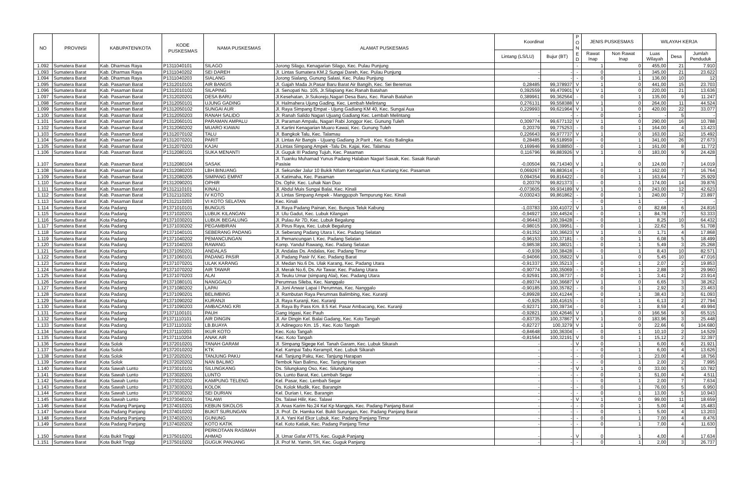| NO | PROVINSI | KABUPATEN/KOTA | KODE PUSKESMAS | NAMA PUSKESMAS | ALAMAT PUSKESMAS | Koordinat | | P O N E D | JENIS PUSKESMAS | | WILAYAH KERJA | | |
| --- | --- | --- | --- | --- | --- | --- | --- | --- | --- | --- | --- | --- | --- |
| | | | | | | Lintang (LS/LU) | Bujur (BT) | | Rawat Inap | Non Rawat Inap | Luas Wilayah | Desa | Jumlah Penduduk |
| 1.092 | Sumatera Barat | Kab. Dharmas Raya | P1311040101 | SILAGO | Jorong Silago, Kenagarian Silago, Kec. Pulau Punjung | | | - | 1 | 0 | 455,00 | 21 | 7.910 |
| 1.093 | Sumatera Barat | Kab. Dharmas Raya | P1311040202 | SEI DAREH | Jl. Lintas Sumatera KM.2 Sungai Dareh, Kec. Pulau Punjung | - | - | - | 0 | 1 | 345,00 | 21 | 23.622 |
| 1.094 | Sumatera Barat | Kab. Dharmas Raya | P1311040203 | SIALANG | Jorong Sialang, Gunung Salasi, Kec. Pulau Punjung | - | - | - | 0 | 1 | 136,00 | 10 | 12 |
| 1.095 | Sumatera Barat | Kab. Pasaman Barat | P1312010101 | AIR BANGIS | Jl. Gajah Mada Jr.Pasar Baru Barat Air Bangih, Kec. Sei Beremas | 0,28485 | 99,378937 | V | 1 | 0 | 441,00 | 15 | 23.703 |
| 1.096 | Sumatera Barat | Kab. Pasaman Barat | P1312010102 | SILAPING | Jl. Senopati No. 105, Jr.Silapiang Kec.Ranah Batahan | 0,392559 | 99,470901 | V | 1 | 0 | 220,00 | 21 | 13.636 |
| 1.097 | Sumatera Barat | Kab. Pasaman Barat | P1312020201 | DESA BARU | Jl.Kesehatan, Jr.Sukorejo,Nagari Desa Baru, Kec. Ranah Batahan | 0,389961 | 99,362564 | - | 0 | 1 | 135,00 | 9 | 11.247 |
| 1.098 | Sumatera Barat | Kab. Pasaman Barat | P1312050101 | UJUNG GADING | Jl. Halmahera Ujung Gading, Kec. Lembah Melintang | 0,276131 | 99,558388 | V | 1 | 0 | 264,00 | 11 | 44.524 |
| 1.099 | Sumatera Barat | Kab. Pasaman Barat | P1312050102 | SUNGAI AUR | Jl. Raya Simpang Empat - Ujung Gadiang KM 40, Kec. Sungai Aua | 0,229993 | 99,621964 | V | 1 | 0 | 420,00 | 22 | 33.077 |
| 1.100 | Sumatera Barat | Kab. Pasaman Barat | P1312050203 | RANAH SALIDO | Jr. Ranah Salido Nagari Ujuang Gadiang Kec. Lembah Melintang | - | - | - | 0 | 1 | - | 5 | - |
| 1.101 | Sumatera Barat | Kab. Pasaman Barat | P1312060101 | PARAMAN AMPALU | Jl. Paraman Ampalu, Nagari Rabi Jonggor Kec. Gunung Tuleh | 0,309774 | 99,677132 | V | 1 | 0 | 290,00 | 16 | 10.788 |
| 1.102 | Sumatera Barat | Kab. Pasaman Barat | P1312060202 | MUARO KIAWAI | Jl. Kartini Kenagarian Muaro Kawai, Kec. Gunung Tuleh | 0,20379 | 99,775253 | - | 0 | 1 | 164,00 | 4 | 13.423 |
| 1.103 | Sumatera Barat | Kab. Pasaman Barat | P1312070102 | TALU | Jl. Bangkok Talu, Kec. Talamau | 0,226643 | 99,977737 | V | 1 | 0 | 163,00 | 12 | 15.492 |
| 1.104 | Sumatera Barat | Kab. Pasaman Barat | P1312070201 | PARIT | Jl. Lintas Air Bangis - Ujuang Gadiang Jr.Parit , Kec. Koto Balingka | 0,28485 | 99,518959 | - | 0 | 1 | 341,00 | 26 | 27.673 |
| 1.105 | Sumatera Barat | Kab. Pasaman Barat | P1312070203 | KAJAI | Jl.Lintas Simpang Ampek -Talu Ds. Kajai, Kec. Talamau | 0,169946 | 99,938850 | - | 0 | 1 | 161,00 | 8 | 11.772 |
| 1.106 | Sumatera Barat | Kab. Pasaman Barat | P1312080101 | SUKA MENANTI | Jl. Guguk III Padang Tujuh, Kec. Pasaman | 0,116796 | 99,883926 | V | 1 | 0 | 183,00 | 9 | 24.428 |
| 1.107 | Sumatera Barat | Kab. Pasaman Barat | P1312080104 | SASAK | Jl. Tuanku Muhamad Yunus Padang Halaban Nagari Sasak, Kec. Sasak Ranah Pasisie | -0,00504 | 99,714340 | V | 1 | 0 | 124,00 | 7 | 14.019 |
| 1.108 | Sumatera Barat | Kab. Pasaman Barat | P1312080203 | LBH.BINUANG | Jl. Sekunder Jalur 10 Bukik NIlam Kenagarian Aua Kuniang Kec. Pasaman | 0,069267 | 99,883614 | - | 0 | 1 | 162,00 | 7 | 16.764 |
| 1.109 | Sumatera Barat | Kab. Pasaman Barat | P1312080205 | SIMPANG EMPAT | Jl. Katimaha, Kec. Pasaman | 0,094354 | 99,816422 | - | 0 | 1 | 163,64 | 7 | 25.929 |
| 1.110 | Sumatera Barat | Kab. Pasaman Barat | P1312090201 | OPHIR | Ds. Ophir, Kec. Luhak Nan Duo | 0,20379 | 99,821373 | - | 0 | 1 | 174,00 | 14 | 39.876 |
| 1.111 | Sumatera Barat | Kab. Pasaman Barat | P1312110101 | KINALI | Jl. Abdul Muis Sungai Balai, Kec. Kinali | -0,073605 | 99,934189 | V | 1 | 0 | 243,00 | 12 | 42.623 |
| 1.112 | Sumatera Barat | Kab. Pasaman Barat | P1312110202 | IV KOTO | Jl. Lintas Simpang Ampek - Manggopoh Tempurung Kec. Kinali | -0,030243 | 99,861862 | - | 0 | 1 | 240,00 | 7 | 23.897 |
| 1.113 | Sumatera Barat | Kab. Pasaman Barat | P1312110203 | VI KOTO SELATAN | Kec. Kinali | - | - | - | 0 | 1 | - | - | - |
| 1.114 | Sumatera Barat | Kota Padang | P1371010101 | BUNGUS | Jl. Raya Padang Painan, Kec. Bungus Teluk Kabung | -1,03783 | 100,41072 | V | 1 | 0 | 82,68 | 6 | 24.816 |
| 1.115 | Sumatera Barat | Kota Padang | P1371020201 | LUBUK KILANGAN | Jl. Ulu Gadut, Kec. Lubuk Kilangan | -0,94927 | 100,44524 | - | 0 | 1 | 84,78 | 7 | 53.333 |
| 1.116 | Sumatera Barat | Kota Padang | P1371030201 | LUBUK BEGALUNG | Jl. Pulau Air 7D, Kec. Lubuk Begalung | -0,96443 | 100,39428 | - | 0 | 1 | 8,25 | 10 | 64.432 |
| 1.117 | Sumatera Barat | Kota Padang | P1371030202 | PEGAMBIRAN | Jl. Pirus Raya, Kec. Lubuk Begalung | -0,98015 | 100,39951 | - | 0 | 1 | 22,62 | 5 | 51.708 |
| 1.118 | Sumatera Barat | Kota Padang | P1371040101 | SEBERANG PADANG | Jl. Seberang Padang Utara I, Kec. Padang Selatan | -0,91352 | 100,36623 | V | 1 | 0 | 1,71 | 4 | 17.868 |
| 1.119 | Sumatera Barat | Kota Padang | P1371040202 | PEMANCUNGAN | Jl. Pemancungan I, Kec. Padang Selatan | -0,96153 | 100,37181 | - | 0 | 1 | 6,08 | 5 | 18.499 |
| 1.120 | Sumatera Barat | Kota Padang | P1371040203 | RAWANG | Komp. Yandul Rawang, Kec. Padang Selatan | -0,98538 | 100,38021 | - | 0 | 1 | 5,49 | 3 | 25.268 |
| 1.121 | Sumatera Barat | Kota Padang | P1371050201 | ANDALAS | Jl. Andalas Ds. Andalas, Kec. Padang Timur | -0,939 | 100,38428 | - | 0 | 1 | 8,43 | 10 | 82.571 |
| 1.122 | Sumatera Barat | Kota Padang | P1371060101 | PADANG PASIR | Jl. Padang Pasir IV, Kec. Padang Barat | -0,94066 | 100,35822 | V | 1 | 0 | 5,45 | 10 | 47.016 |
| 1.123 | Sumatera Barat | Kota Padang | P1371070201 | ULAK KARANG | Jl. Medan No.6 Ds. Ulak Karang, Kec. Padang Utara | -0,91337 | 100,35213 | - | 0 | 1 | 2,07 | 2 | 19.853 |
| 1.124 | Sumatera Barat | Kota Padang | P1371070202 | AIR TAWAR | Jl. Merak No.6, Ds. Air Tawar, Kec. Padang Utara | -0,90774 | 100,35069 | - | 0 | 1 | 2,88 | 3 | 29.960 |
| 1.125 | Sumatera Barat | Kota Padang | P1371070203 | ALAI | Jl. Teuku Umar (simpang Alai), Kec. Padang Utara | -0,92591 | 100,36737 | - | 0 | 1 | 3,41 | 2 | 23.914 |
| 1.126 | Sumatera Barat | Kota Padang | P1371080101 | NANGGALO | Perumnas Sileba, Kec. Nanggalo | -0,89374 | 100,36687 | V | 1 | 0 | 6,65 | 3 | 38.262 |
| 1.127 | Sumatera Barat | Kota Padang | P1371080202 | LAPAI | Jl. Joni Anwar Lapai I Perumnas, Kec. Nanggalo | -0,90185 | 100,35782 | - | 0 | 1 | 2,92 | 3 | 23.463 |
| 1.128 | Sumatera Barat | Kota Padang | P1371090201 | BELIMBING | Jl. Rambutan Raya Perumnas Balimbing, Kec. Kuranji | -0,89928 | 100,41244 | - | 0 | 1 | 38,43 | 3 | 61.093 |
| 1.129 | Sumatera Barat | Kota Padang | P1371090202 | KURANJI | Jl. Raya Kuranji, Kec. Kuranji | -0,925 | 100,41615 | - | 0 | 1 | 6,13 | 2 | 27.794 |
| 1.130 | Sumatera Barat | Kota Padang | P1371090203 | AMBACANG KRI | Jl. Raya By Pass Km. 8.5 Kel. Pasar Ambacang, Kec. Kuranji | -0,92371 | 100,39734 | - | 0 | 1 | 8,59 | 4 | 49.994 |
| 1.131 | Sumatera Barat | Kota Padang | P1371100101 | PAUH | Gang Irigasi, Kec Pauh | -0,92821 | 100,42646 | V | 1 | 0 | 166,56 | 9 | 65.515 |
| 1.132 | Sumatera Barat | Kota Padang | P1371110101 | AIR DINGIN | Jl. Air Dingin Kel. Balai Gadang, Kec. Koto Tangah | -0,83735 | 100,37867 | V | 1 | 0 | 183,96 | 3 | 25.448 |
| 1.133 | Sumatera Barat | Kota Padang | P1371110102 | LB.BUAYA | Jl. Adinegoro Km. 15 , Kec. Koto Tangah | -0,82727 | 100,3279 | V | 1 | 0 | 22,66 | 6 | 104.680 |
| 1.134 | Sumatera Barat | Kota Padang | P1371110203 | IKUR KOTO | Kec. Koto Tangah | -0,84648 | 100,36304 | - | 0 | 1 | 10,10 | 2 | 14.529 |
| 1.135 | Sumatera Barat | Kota Padang | P1371110204 | ANAK AIR | Kec. Koto Tangah | -0,81564 | 100,32191 | V | 0 | 1 | 15,12 | 2 | 32.397 |
| 1.136 | Sumatera Barat | Kota Solok | P1372010201 | TANAH GARAM | Jl. Simpang Sigege Kel. Tanah Garam, Kec. Lubuk Sikarah | - | - | V | 0 | 1 | 6,00 | 6 | 21.921 |
| 1.137 | Sumatera Barat | Kota Solok | P1372010202 | KTK | Kel. Kampai Tabu Kerampil, Kec. Lubuk Sikarah | - | - | - | 0 | 1 | 6,00 | 4 | 13.626 |
| 1.138 | Sumatera Barat | Kota Solok | P1372020201 | TANJUNG PAKU | Kel. Tanjung Paku, Kec. Tanjung Harapan | - | - | - | 0 | 1 | 23,00 | 4 | 18.756 |
| 1.139 | Sumatera Barat | Kota Solok | P1372020202 | NAN BALIMO | Tembok Nan Balimo, Kec. Tanjung Harapan | - | - | - | 0 | 1 | 2,00 | 2 | 7.995 |
| 1.140 | Sumatera Barat | Kota Sawah Lunto | P1373010101 | SILUNGKANG | Ds. Silungkang Oso, Kec. Silungkang | - | - | V | 1 | 0 | 33,00 | 5 | 10.782 |
| 1.141 | Sumatera Barat | Kota Sawah Lunto | P1373020201 | LUNTO | Ds. Lunto Barat, Kec. Lembah Segar | - | - | - | 0 | 1 | 51,00 | 4 | 4.511 |
| 1.142 | Sumatera Barat | Kota Sawah Lunto | P1373020202 | KAMPUNG TELENG | Kel. Pasar, Kec. Lembah Segar | - | - | - | 0 | 1 | 2,00 | 7 | 7.634 |
| 1.143 | Sumatera Barat | Kota Sawah Lunto | P1373030201 | KOLOK | Ds. Kolok Mudik, Kec. Barangin | - | - | - | 0 | 1 | 76,00 | 5 | 6.950 |
| 1.144 | Sumatera Barat | Kota Sawah Lunto | P1373030202 | SEI DURIAN | Kel. Durian I, Kec. Barangin | - | - | - | 0 | 1 | 13,00 | 5 | 10.943 |
| 1.145 | Sumatera Barat | Kota Sawah Lunto | P1373040101 | TALAWI | Ds. Talawi Hilir, Kec. Talawi | - | - | V | 1 | 0 | 99,00 | 11 | 18.659 |
| 1.146 | Sumatera Barat | Kota Padang Panjang | P1374010201 | KEBUN SIKOLOS | Jl. Anas Karim No.24 Kel Kp Manggis, Kec. Padang Panjang Barat | - | - | - | 0 | 1 | 5,00 | 4 | 15.483 |
| 1.147 | Sumatera Barat | Kota Padang Panjang | P1374010202 | BUKIT SURUNGAN | Jl. Prof. Dr. Hamka Kel. Bukit Surungan, Kec. Padang Panjang Barat | - | - | - | 0 | 1 | 5,00 | 4 | 13.203 |
| 1.148 | Sumatera Barat | Kota Padang Panjang | P1374020201 | GUNUNG | Jl. A. Yani Kel Ekor Lubuk, Kec. Padang Panjang Timur | - | - | - | 0 | 1 | 7,00 | 4 | 8.476 |
| 1.149 | Sumatera Barat | Kota Padang Panjang | P1374020202 | KOTO KATIK | Kel. Koto Katiak, Kec. Padang Panjang Timur | - | - | - | 0 | 1 | 7,00 | 4 | 11.630 |
| 1.150 | Sumatera Barat | Kota Bukit Tinggi | P1375010201 | PERKOTAAN RASIMAH AHMAD | Jl. Umar Gafar ATTS, Kec. Guguk Panjang | - | - | V | 0 | 1 | 4,00 | 4 | 17.634 |
| 1.151 | Sumatera Barat | Kota Bukit Tinggi | P1375010202 | GUGUK PANJANG | Jl. Prof M. Yamin, SH, Kec. Guguk Panjang | - | - | - | 0 | 1 | 2,00 | 3 | 26.737 |